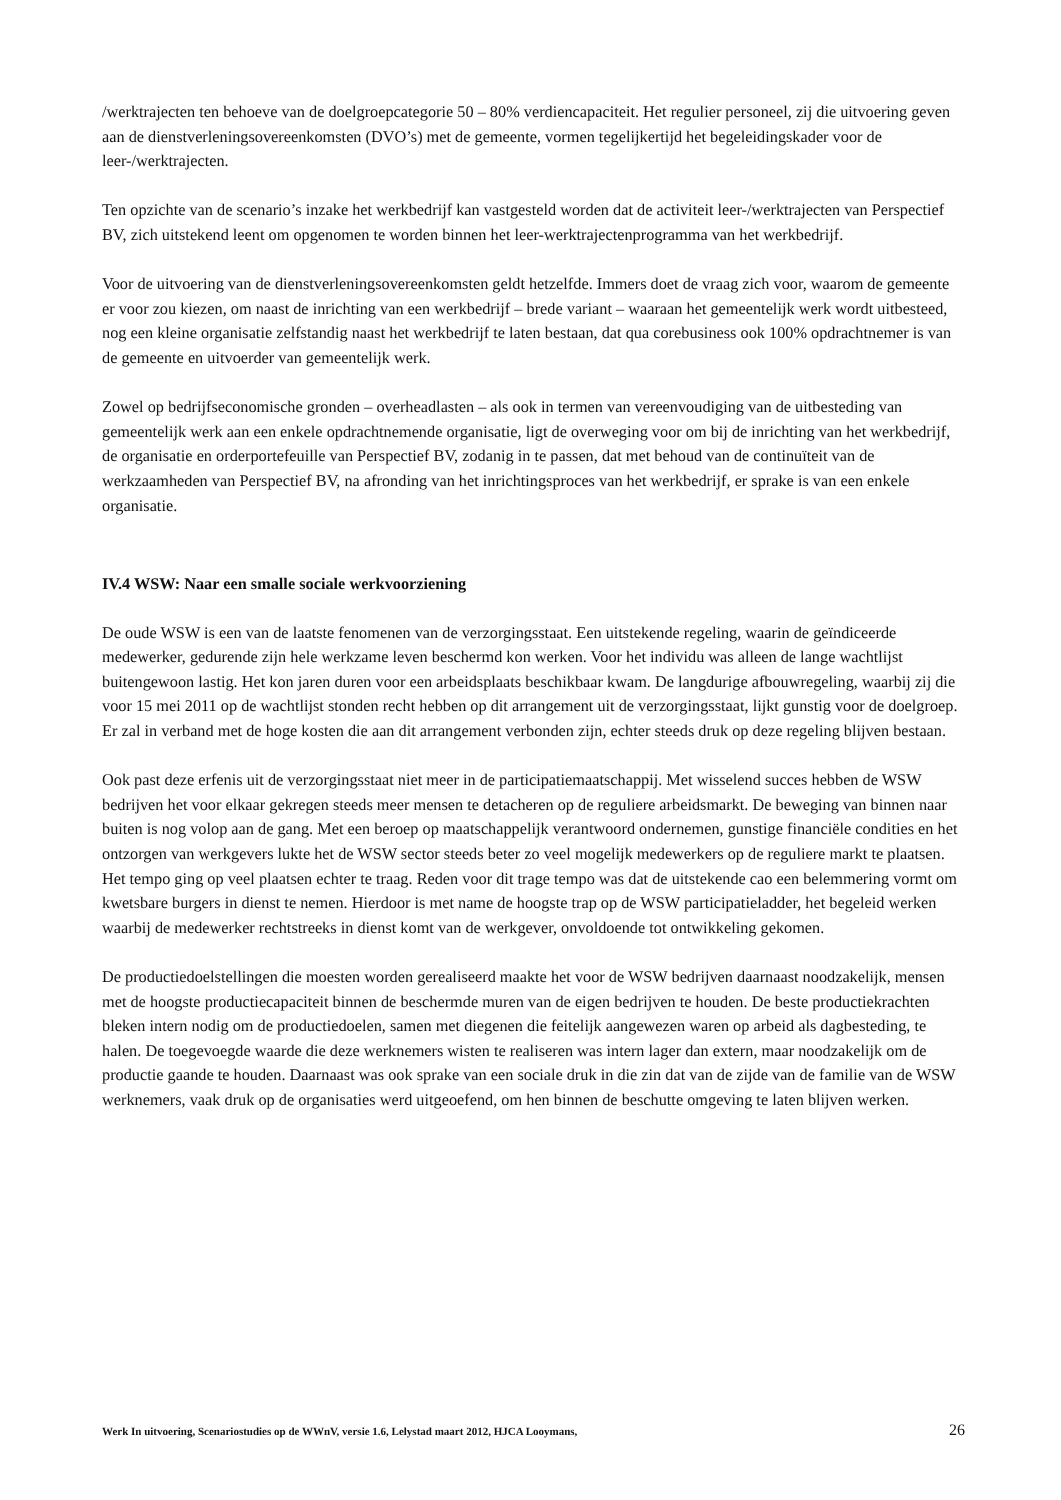/werktrajecten ten behoeve van de doelgroepcategorie 50 – 80% verdiencapaciteit. Het regulier personeel, zij die uitvoering geven aan de dienstverleningsovereenkomsten (DVO’s) met de gemeente, vormen tegelijkertijd het begeleidingskader voor de leer-/werktrajecten.
Ten opzichte van de scenario’s inzake het werkbedrijf kan vastgesteld worden dat de activiteit leer-/werktrajecten van Perspectief BV, zich uitstekend leent om opgenomen te worden binnen het leer-werktrajectenprogramma van het werkbedrijf.
Voor de uitvoering van de dienstverleningsovereenkomsten geldt hetzelfde. Immers doet de vraag zich voor, waarom de gemeente er voor zou kiezen, om naast de inrichting van een werkbedrijf – brede variant – waaraan het gemeentelijk werk wordt uitbesteed, nog een kleine organisatie zelfstandig naast het werkbedrijf te laten bestaan, dat qua corebusiness ook 100% opdrachtnemer is van de gemeente en uitvoerder van gemeentelijk werk.
Zowel op bedrijfseconomische gronden – overheadlasten – als ook in termen van vereenvoudiging van de uitbesteding van gemeentelijk werk aan een enkele opdrachtnemende organisatie, ligt de overweging voor om bij de inrichting van het werkbedrijf, de organisatie en orderportefeuille van Perspectief BV, zodanig in te passen, dat met behoud van de continuïteit van de werkzaamheden van Perspectief BV, na afronding van het inrichtingsproces van het werkbedrijf, er sprake is van een enkele organisatie.
IV.4 WSW: Naar een smalle sociale werkvoorziening
De oude WSW is een van de laatste fenomenen van de verzorgingsstaat. Een uitstekende regeling, waarin de geïndiceerde medewerker, gedurende zijn hele werkzame leven beschermd kon werken. Voor het individu was alleen de lange wachtlijst buitengewoon lastig. Het kon jaren duren voor een arbeidsplaats beschikbaar kwam. De langdurige afbouwregeling, waarbij zij die voor 15 mei 2011 op de wachtlijst stonden recht hebben op dit arrangement uit de verzorgingsstaat, lijkt gunstig voor de doelgroep. Er zal in verband met de hoge kosten die aan dit arrangement verbonden zijn, echter steeds druk op deze regeling blijven bestaan.
Ook past deze erfenis uit de verzorgingsstaat niet meer in de participatiemaatschappij. Met wisselend succes hebben de WSW bedrijven het voor elkaar gekregen steeds meer mensen te detacheren op de reguliere arbeidsmarkt. De beweging van binnen naar buiten is nog volop aan de gang. Met een beroep op maatschappelijk verantwoord ondernemen, gunstige financiële condities en het ontzorgen van werkgevers lukte het de WSW sector steeds beter zo veel mogelijk medewerkers op de reguliere markt te plaatsen. Het tempo ging op veel plaatsen echter te traag. Reden voor dit trage tempo was dat de uitstekende cao een belemmering vormt om kwetsbare burgers in dienst te nemen. Hierdoor is met name de hoogste trap op de WSW participatieladder, het begeleid werken waarbij de medewerker rechtstreeks in dienst komt van de werkgever, onvoldoende tot ontwikkeling gekomen.
De productiedoelstellingen die moesten worden gerealiseerd maakte het voor de WSW bedrijven daarnaast noodzakelijk, mensen met de hoogste productiecapaciteit binnen de beschermde muren van de eigen bedrijven te houden. De beste productiekrachten bleken intern nodig om de productiedoelen, samen met diegenen die feitelijk aangewezen waren op arbeid als dagbesteding, te halen. De toegevoegde waarde die deze werknemers wisten te realiseren was intern lager dan extern, maar noodzakelijk om de productie gaande te houden. Daarnaast was ook sprake van een sociale druk in die zin dat van de zijde van de familie van de WSW werknemers, vaak druk op de organisaties werd uitgeoefend, om hen binnen de beschutte omgeving te laten blijven werken.
Werk In uitvoering, Scenariostudies op de WWnV, versie 1.6, Lelystad maart 2012, HJCA Looymans, 26